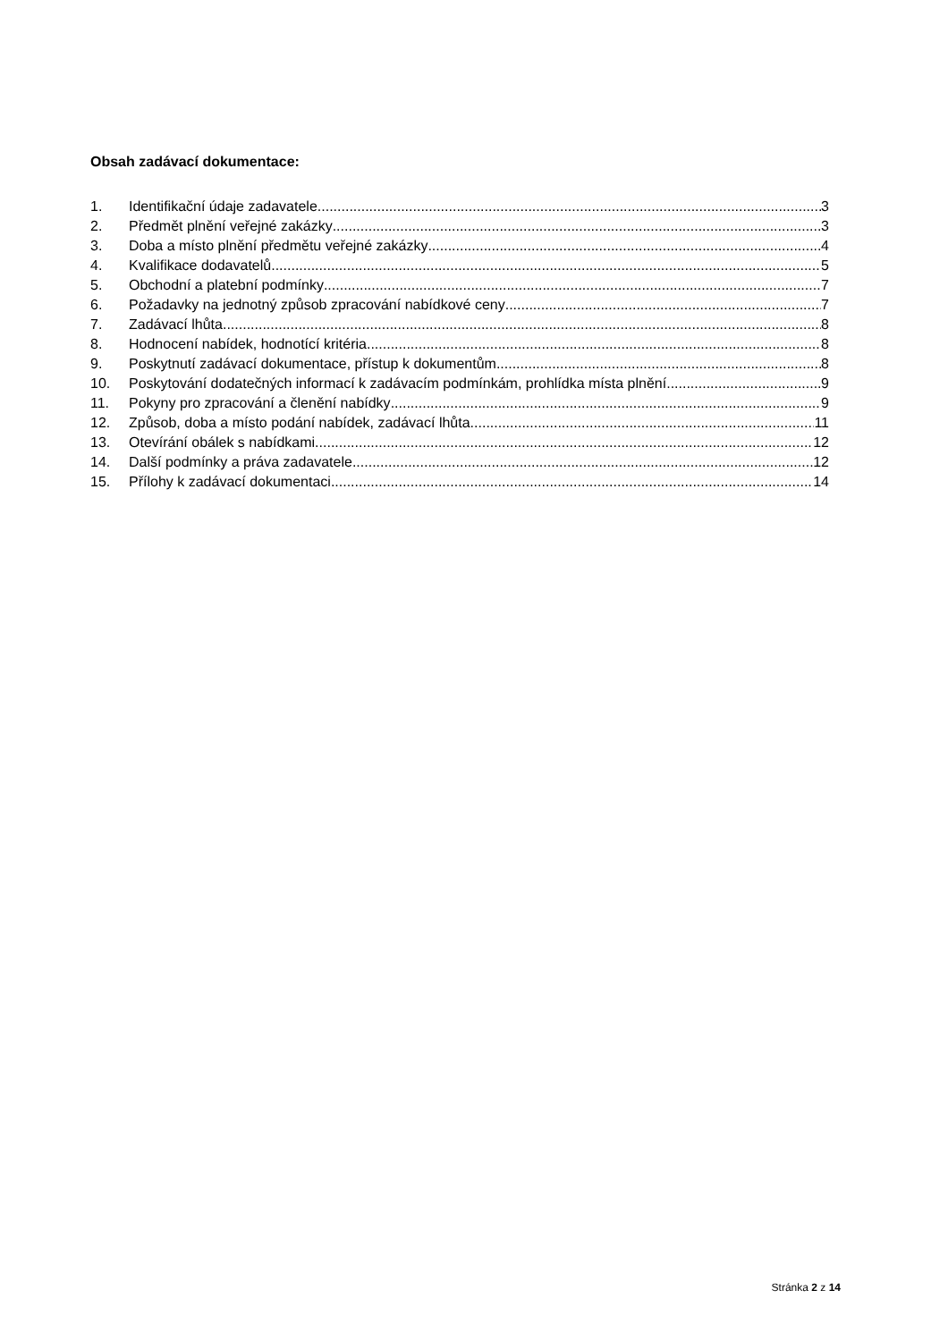Obsah zadávací dokumentace:
1. Identifikační údaje zadavatele 3
2. Předmět plnění veřejné zakázky 3
3. Doba a místo plnění předmětu veřejné zakázky 4
4. Kvalifikace dodavatelů 5
5. Obchodní a platební podmínky 7
6. Požadavky na jednotný způsob zpracování nabídkové ceny 7
7. Zadávací lhůta 8
8. Hodnocení nabídek, hodnotící kritéria 8
9. Poskytnutí zadávací dokumentace, přístup k dokumentům 8
10. Poskytování dodatečných informací k zadávacím podmínkám, prohlídka místa plnění 9
11. Pokyny pro zpracování a členění nabídky 9
12. Způsob, doba a místo podání nabídek, zadávací lhůta 11
13. Otevírání obálek s nabídkami 12
14. Další podmínky a práva zadavatele 12
15. Přílohy k zadávací dokumentaci 14
Stránka 2 z 14